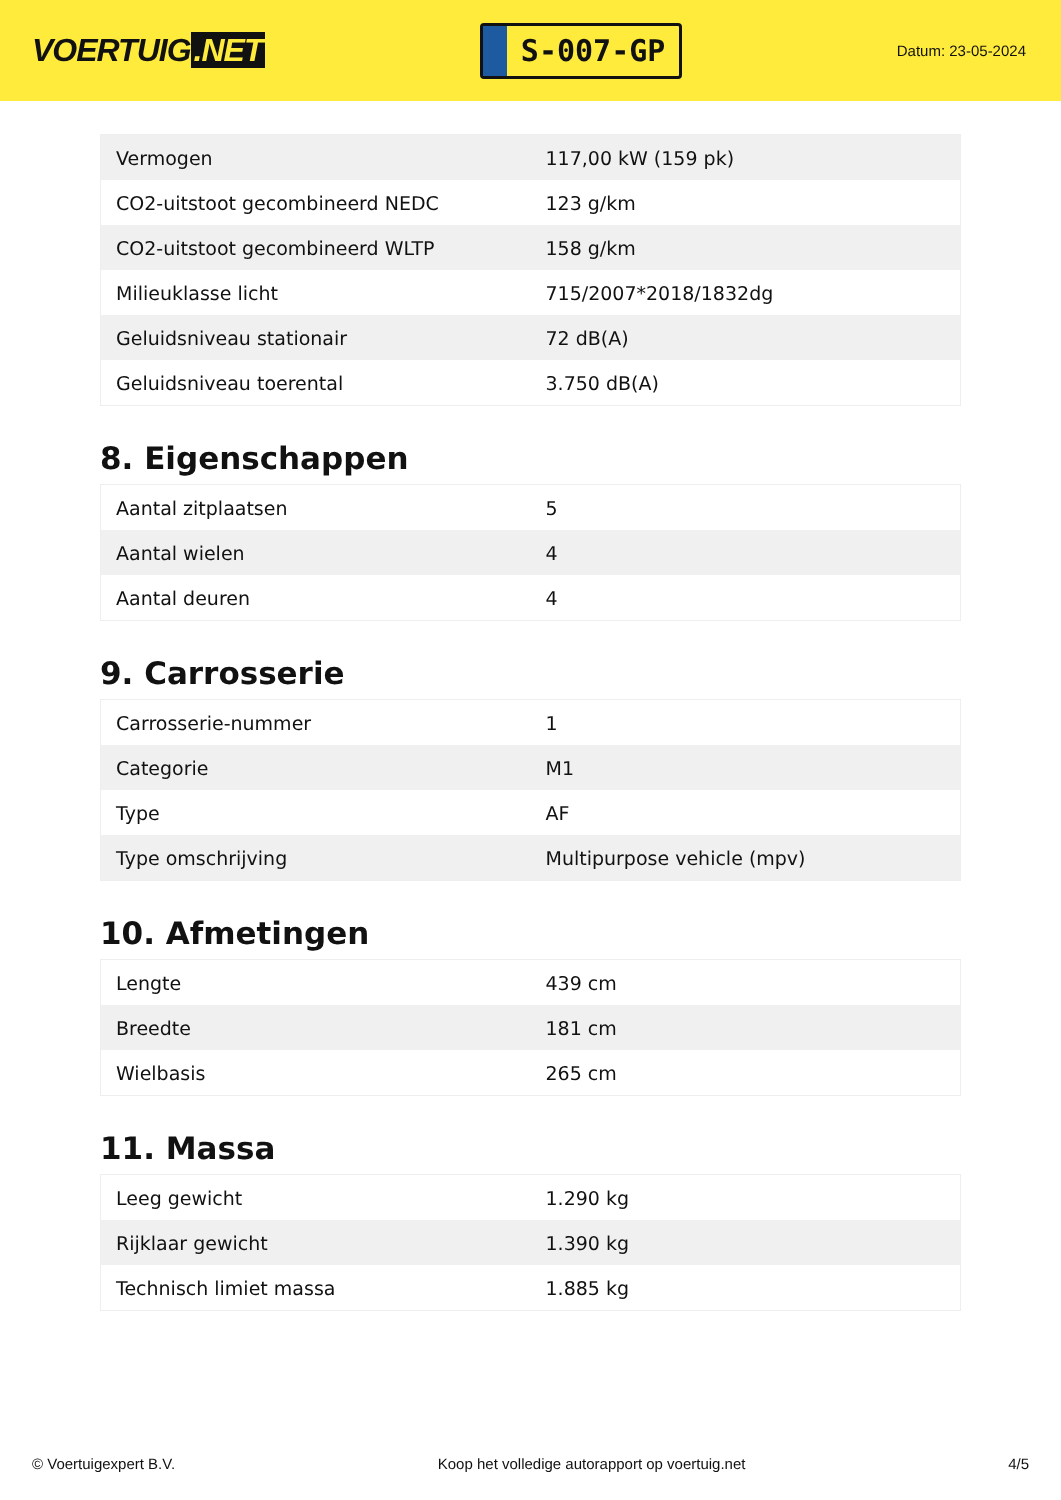VOERTUIG.NET
S-007-GP
Datum: 23-05-2024
| Vermogen | 117,00 kW (159 pk) |
| CO2-uitstoot gecombineerd NEDC | 123 g/km |
| CO2-uitstoot gecombineerd WLTP | 158 g/km |
| Milieuklasse licht | 715/2007*2018/1832dg |
| Geluidsniveau stationair | 72 dB(A) |
| Geluidsniveau toerental | 3.750 dB(A) |
8. Eigenschappen
| Aantal zitplaatsen | 5 |
| Aantal wielen | 4 |
| Aantal deuren | 4 |
9. Carrosserie
| Carrosserie-nummer | 1 |
| Categorie | M1 |
| Type | AF |
| Type omschrijving | Multipurpose vehicle (mpv) |
10. Afmetingen
| Lengte | 439 cm |
| Breedte | 181 cm |
| Wielbasis | 265 cm |
11. Massa
| Leeg gewicht | 1.290 kg |
| Rijklaar gewicht | 1.390 kg |
| Technisch limiet massa | 1.885 kg |
© Voertuigexpert B.V. Koop het volledige autorapport op voertuig.net 4/5